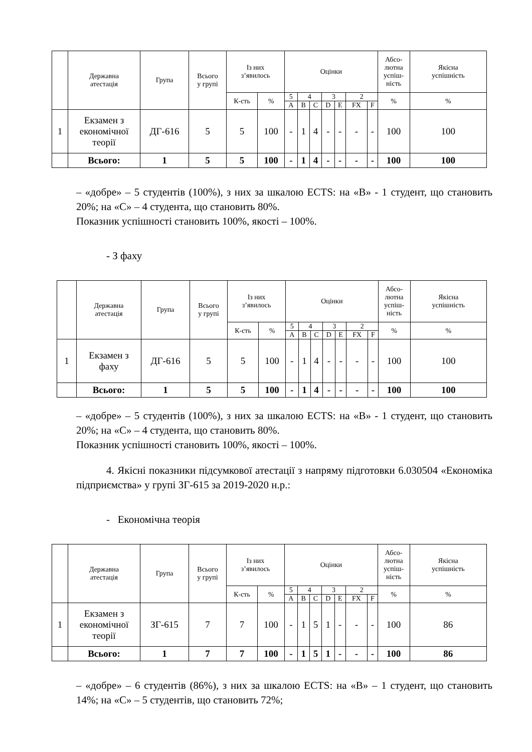| | Державна атестація | Група | Всього у групі | Із них з’явилось | | Оцінки | | | | | | | Абсо- лютна успіш- ність | Якісна успішність |
| --- | --- | --- | --- | --- | --- | --- | --- | --- | --- | --- | --- | --- | --- | --- |
| | | | | К-сть | % | 5 | 4 | | 3 | | 2 | | % | % |
| | | | | | | A | B | C | D | E | FX | F | | |
| 1 | Екзамен з економічної теорії | ДГ-616 | 5 | 5 | 100 | - | 1 | 4 | - | - | - | - | 100 | 100 |
| | Всього: | 1 | 5 | 5 | 100 | - | 1 | 4 | - | - | - | - | 100 | 100 |
– «добре» – 5 студентів (100%), з них за шкалою ECTS: на «B» - 1 студент, що становить 20%; на «C» – 4 студента, що становить 80%.
Показник успішності становить 100%, якості – 100%.
- З фаху
| | Державна атестація | Група | Всього у групі | Із них з’явилось | | Оцінки | | | | | | | Абсо- лютна успіш- ність | Якісна успішність |
| --- | --- | --- | --- | --- | --- | --- | --- | --- | --- | --- | --- | --- | --- | --- |
| | | | | К-сть | % | 5 | 4 | | 3 | | 2 | | % | % |
| | | | | | | A | B | C | D | E | FX | F | | |
| 1 | Екзамен з фаху | ДГ-616 | 5 | 5 | 100 | - | 1 | 4 | - | - | - | - | 100 | 100 |
| | Всього: | 1 | 5 | 5 | 100 | - | 1 | 4 | - | - | - | - | 100 | 100 |
– «добре» – 5 студентів (100%), з них за шкалою ECTS: на «B» - 1 студент, що становить 20%; на «C» – 4 студента, що становить 80%.
Показник успішності становить 100%, якості – 100%.
4. Якісні показники підсумкової атестації з напряму підготовки 6.030504 «Економіка підприємства» у групі ЗГ-615 за 2019-2020 н.р.:
- Економічна теорія
| | Державна атестація | Група | Всього у групі | Із них з’явилось | | Оцінки | | | | | | | Абсо- лютна успіш- ність | Якісна успішність |
| --- | --- | --- | --- | --- | --- | --- | --- | --- | --- | --- | --- | --- | --- | --- |
| | | | | К-сть | % | 5 | 4 | | 3 | | 2 | | % | % |
| | | | | | | A | B | C | D | E | FX | F | | |
| 1 | Екзамен з економічної теорії | ЗГ-615 | 7 | 7 | 100 | - | 1 | 5 | 1 | - | - | - | 100 | 86 |
| | Всього: | 1 | 7 | 7 | 100 | - | 1 | 5 | 1 | - | - | - | 100 | 86 |
– «добре» – 6 студентів (86%), з них за шкалою ECTS: на «B» – 1 студент, що становить 14%; на «C» – 5 студентів, що становить 72%;